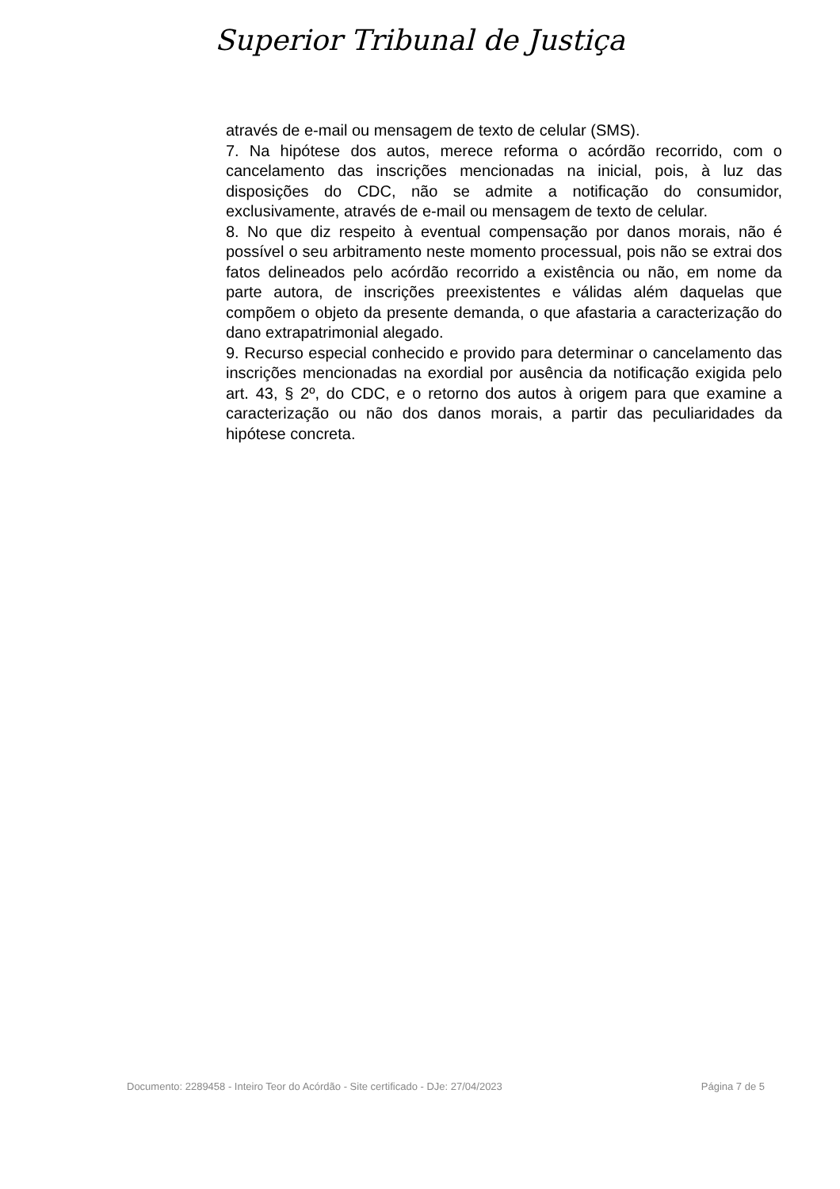Superior Tribunal de Justiça
através de e-mail ou mensagem de texto de celular (SMS).
7. Na hipótese dos autos, merece reforma o acórdão recorrido, com o cancelamento das inscrições mencionadas na inicial, pois, à luz das disposições do CDC, não se admite a notificação do consumidor, exclusivamente, através de e-mail ou mensagem de texto de celular.
8. No que diz respeito à eventual compensação por danos morais, não é possível o seu arbitramento neste momento processual, pois não se extrai dos fatos delineados pelo acórdão recorrido a existência ou não, em nome da parte autora, de inscrições preexistentes e válidas além daquelas que compõem o objeto da presente demanda, o que afastaria a caracterização do dano extrapatrimonial alegado.
9. Recurso especial conhecido e provido para determinar o cancelamento das inscrições mencionadas na exordial por ausência da notificação exigida pelo art. 43, § 2º, do CDC, e o retorno dos autos à origem para que examine a caracterização ou não dos danos morais, a partir das peculiaridades da hipótese concreta.
Documento: 2289458 - Inteiro Teor do Acórdão - Site certificado - DJe: 27/04/2023 Página 7 de 5